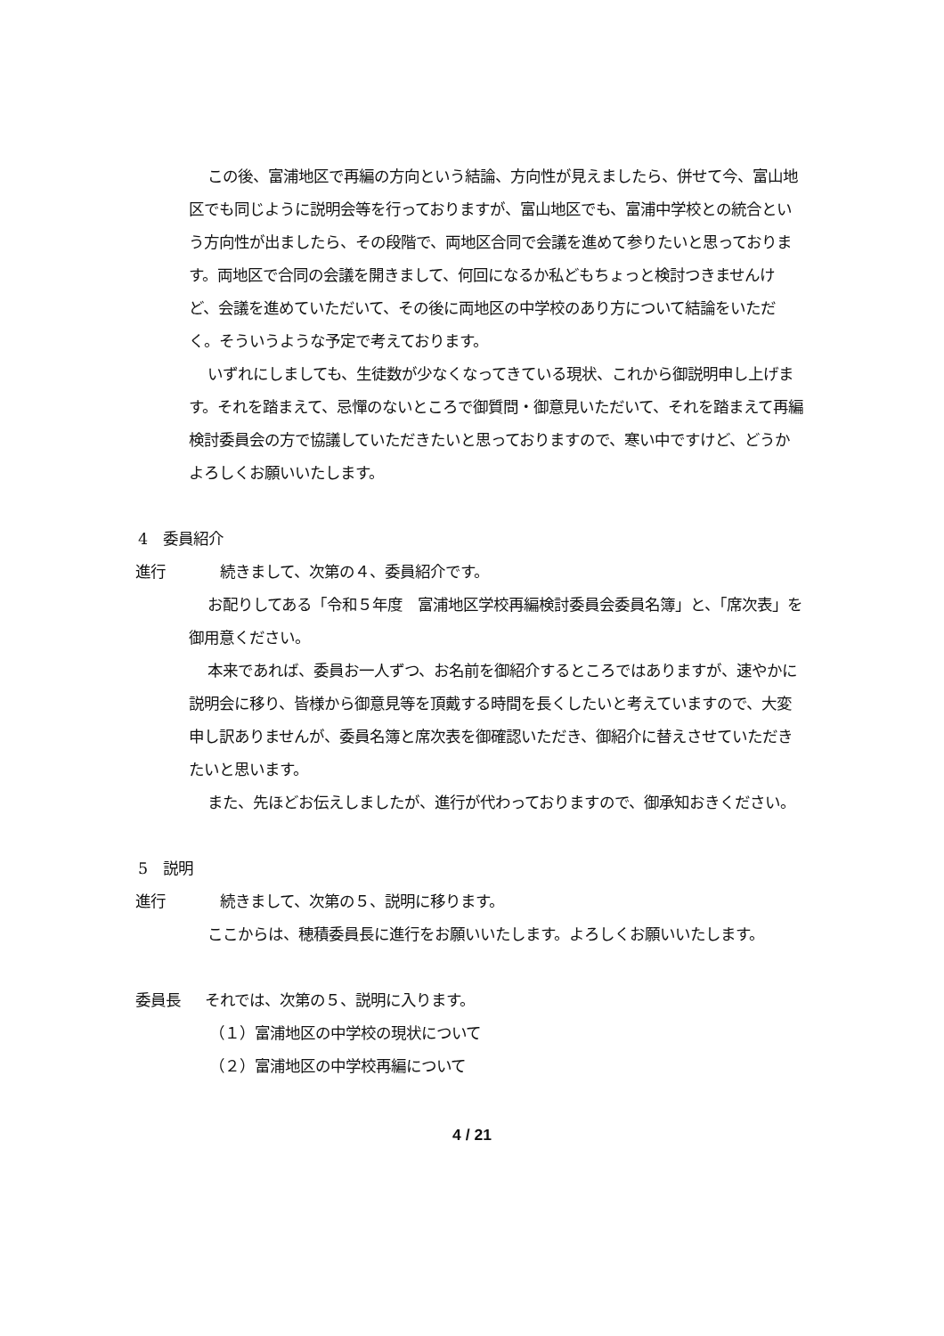この後、富浦地区で再編の方向という結論、方向性が見えましたら、併せて今、富山地区でも同じように説明会等を行っておりますが、富山地区でも、富浦中学校との統合という方向性が出ましたら、その段階で、両地区合同で会議を進めて参りたいと思っております。両地区で合同の会議を開きまして、何回になるか私どもちょっと検討つきませんけど、会議を進めていただいて、その後に両地区の中学校のあり方について結論をいただく。そういうような予定で考えております。
いずれにしましても、生徒数が少なくなってきている現状、これから御説明申し上げます。それを踏まえて、忌憚のないところで御質問・御意見いただいて、それを踏まえて再編検討委員会の方で協議していただきたいと思っておりますので、寒い中ですけど、どうかよろしくお願いいたします。
4　委員紹介
進行　続きまして、次第の４、委員紹介です。
お配りしてある「令和５年度　富浦地区学校再編検討委員会委員名簿」と、「席次表」を御用意ください。
本来であれば、委員お一人ずつ、お名前を御紹介するところではありますが、速やかに説明会に移り、皆様から御意見等を頂戴する時間を長くしたいと考えていますので、大変申し訳ありませんが、委員名簿と席次表を御確認いただき、御紹介に替えさせていただきたいと思います。
また、先ほどお伝えしましたが、進行が代わっておりますので、御承知おきください。
5　説明
進行　続きまして、次第の５、説明に移ります。
ここからは、穂積委員長に進行をお願いいたします。よろしくお願いいたします。
委員長 それでは、次第の５、説明に入ります。
（１）富浦地区の中学校の現状について
（２）富浦地区の中学校再編について
4 / 21